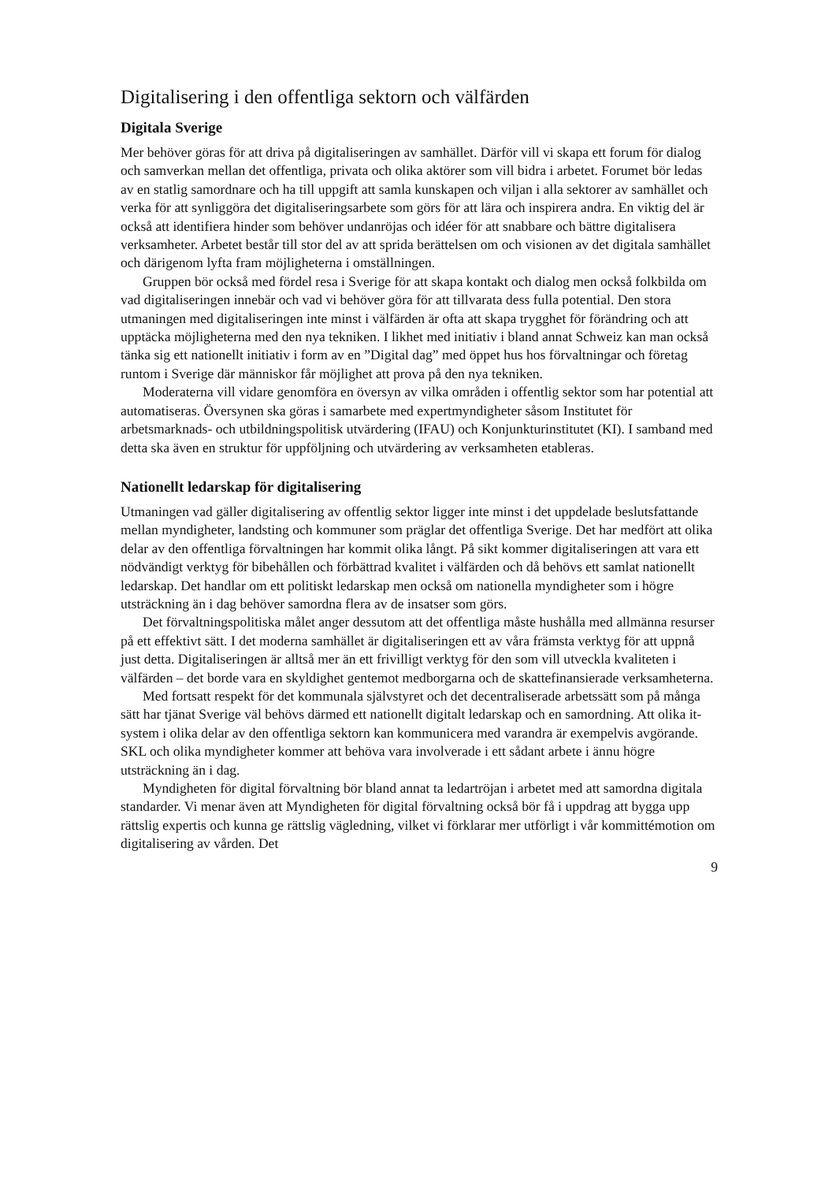Digitalisering i den offentliga sektorn och välfärden
Digitala Sverige
Mer behöver göras för att driva på digitaliseringen av samhället. Därför vill vi skapa ett forum för dialog och samverkan mellan det offentliga, privata och olika aktörer som vill bidra i arbetet. Forumet bör ledas av en statlig samordnare och ha till uppgift att samla kunskapen och viljan i alla sektorer av samhället och verka för att synliggöra det digitaliseringsarbete som görs för att lära och inspirera andra. En viktig del är också att identifiera hinder som behöver undanröjas och idéer för att snabbare och bättre digitalisera verksamheter. Arbetet består till stor del av att sprida berättelsen om och visionen av det digitala samhället och därigenom lyfta fram möjligheterna i omställningen.
Gruppen bör också med fördel resa i Sverige för att skapa kontakt och dialog men också folkbilda om vad digitaliseringen innebär och vad vi behöver göra för att tillvarata dess fulla potential. Den stora utmaningen med digitaliseringen inte minst i välfärden är ofta att skapa trygghet för förändring och att upptäcka möjligheterna med den nya tekniken. I likhet med initiativ i bland annat Schweiz kan man också tänka sig ett nationellt initiativ i form av en ”Digital dag” med öppet hus hos förvaltningar och företag runtom i Sverige där människor får möjlighet att prova på den nya tekniken.
Moderaterna vill vidare genomföra en översyn av vilka områden i offentlig sektor som har potential att automatiseras. Översynen ska göras i samarbete med expertmyndigheter såsom Institutet för arbetsmarknads- och utbildningspolitisk utvärdering (IFAU) och Konjunkturinstitutet (KI). I samband med detta ska även en struktur för uppföljning och utvärdering av verksamheten etableras.
Nationellt ledarskap för digitalisering
Utmaningen vad gäller digitalisering av offentlig sektor ligger inte minst i det uppdelade beslutsfattande mellan myndigheter, landsting och kommuner som präglar det offentliga Sverige. Det har medfört att olika delar av den offentliga förvaltningen har kommit olika långt. På sikt kommer digitaliseringen att vara ett nödvändigt verktyg för bibehållen och förbättrad kvalitet i välfärden och då behövs ett samlat nationellt ledarskap. Det handlar om ett politiskt ledarskap men också om nationella myndigheter som i högre utsträckning än i dag behöver samordna flera av de insatser som görs.
Det förvaltningspolitiska målet anger dessutom att det offentliga måste hushålla med allmänna resurser på ett effektivt sätt. I det moderna samhället är digitaliseringen ett av våra främsta verktyg för att uppnå just detta. Digitaliseringen är alltså mer än ett frivilligt verktyg för den som vill utveckla kvaliteten i välfärden – det borde vara en skyldighet gentemot medborgarna och de skattefinansierade verksamheterna.
Med fortsatt respekt för det kommunala självstyret och det decentraliserade arbetssätt som på många sätt har tjänat Sverige väl behövs därmed ett nationellt digitalt ledarskap och en samordning. Att olika it-system i olika delar av den offentliga sektorn kan kommunicera med varandra är exempelvis avgörande. SKL och olika myndigheter kommer att behöva vara involverade i ett sådant arbete i ännu högre utsträckning än i dag.
Myndigheten för digital förvaltning bör bland annat ta ledartröjan i arbetet med att samordna digitala standarder. Vi menar även att Myndigheten för digital förvaltning också bör få i uppdrag att bygga upp rättslig expertis och kunna ge rättslig vägledning, vilket vi förklarar mer utförligt i vår kommittémotion om digitalisering av vården. Det
9